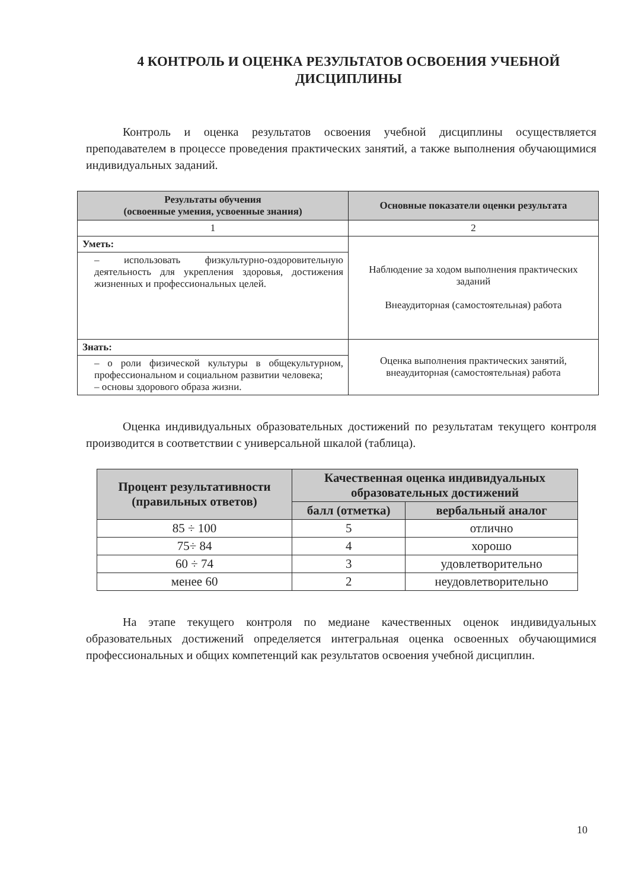4 КОНТРОЛЬ И ОЦЕНКА РЕЗУЛЬТАТОВ ОСВОЕНИЯ УЧЕБНОЙ ДИСЦИПЛИНЫ
Контроль и оценка результатов освоения учебной дисциплины осуществляется преподавателем в процессе проведения практических занятий, а также выполнения обучающимися индивидуальных заданий.
| Результаты обучения (освоенные умения, усвоенные знания) | Основные показатели оценки результата |
| --- | --- |
| 1 | 2 |
| Уметь: | Наблюдение за ходом выполнения практических заданий Внеаудиторная (самостоятельная) работа |
| – использовать физкультурно-оздоровительную деятельность для укрепления здоровья, достижения жизненных и профессиональных целей. | |
| Знать: | Оценка выполнения практических занятий, внеаудиторная (самостоятельная) работа |
| – о роли физической культуры в общекультурном, профессиональном и социальном развитии человека; – основы здорового образа жизни. | |
Оценка индивидуальных образовательных достижений по результатам текущего контроля производится в соответствии с универсальной шкалой (таблица).
| Процент результативности (правильных ответов) | Качественная оценка индивидуальных образовательных достижений | |
| --- | --- | --- |
| | балл (отметка) | вербальный аналог |
| 85 ÷ 100 | 5 | отлично |
| 75÷ 84 | 4 | хорошо |
| 60 ÷ 74 | 3 | удовлетворительно |
| менее 60 | 2 | неудовлетворительно |
На этапе текущего контроля по медиане качественных оценок индивидуальных образовательных достижений определяется интегральная оценка освоенных обучающимися профессиональных и общих компетенций как результатов освоения учебной дисциплин.
10